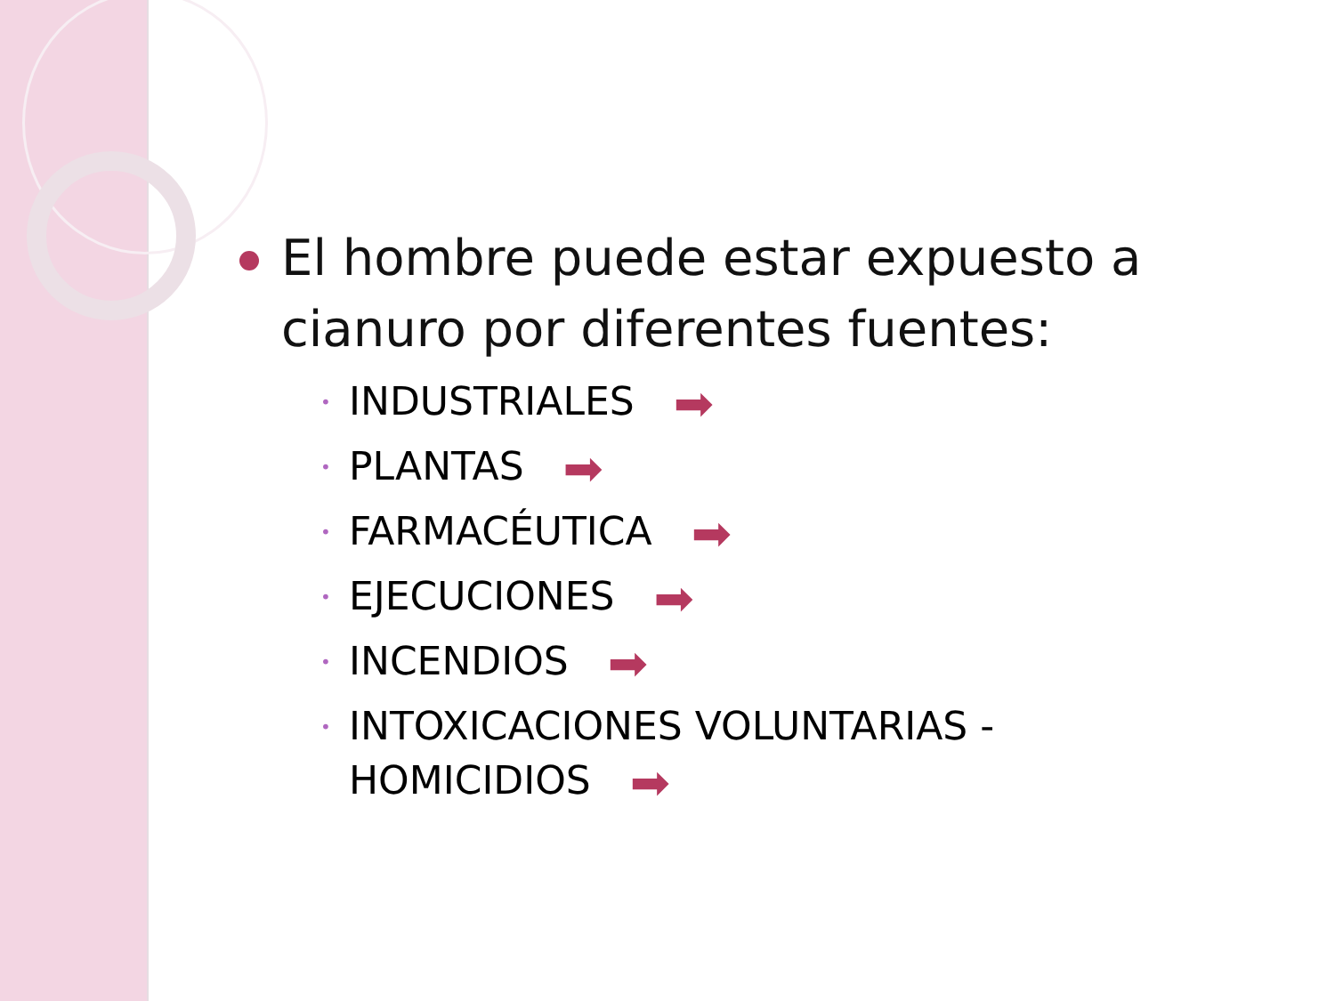El hombre puede estar expuesto a cianuro por diferentes fuentes:
• INDUSTRIALES ➡
• PLANTAS ➡
• FARMACÉUTICA ➡
• EJECUCIONES ➡
• INCENDIOS ➡
• INTOXICACIONES VOLUNTARIAS - HOMICIDIOS ➡